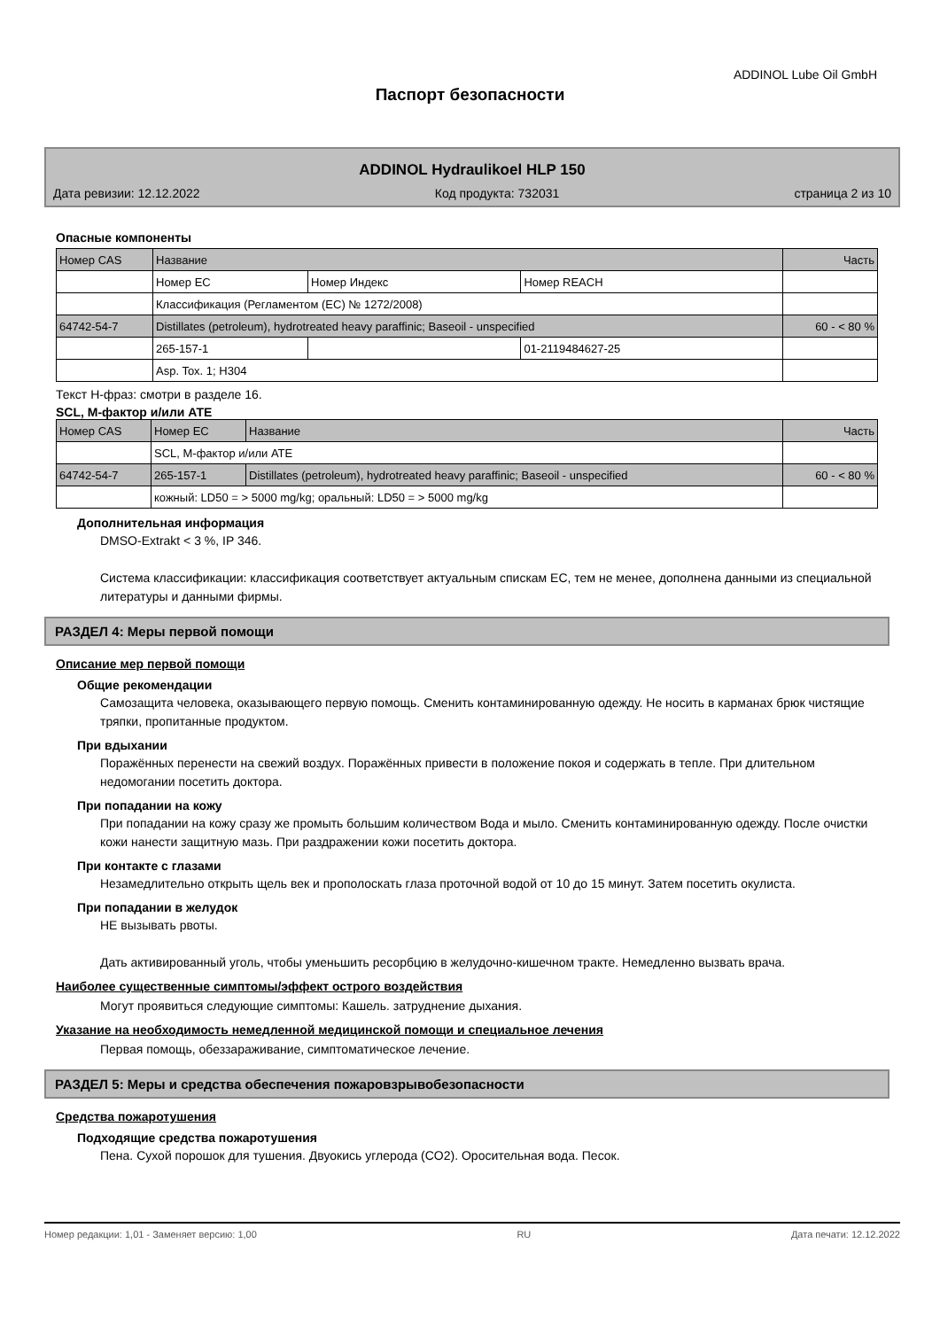ADDINOL Lube Oil GmbH
Паспорт безопасности
ADDINOL Hydraulikoel HLP 150
Дата ревизии: 12.12.2022 Код продукта: 732031 страница 2 из 10
Опасные компоненты
| Номер CAS | Название | | | Часть |
| | Номер EC | Номер Индекс | Номер REACH | |
| | Классификация (Регламентом (EC) № 1272/2008) | | | |
| 64742-54-7 | Distillates (petroleum), hydrotreated heavy paraffinic; Baseoil - unspecified | | | 60 - < 80 % |
| | 265-157-1 | | 01-2119484627-25 | |
| | Asp. Tox. 1; H304 | | | |
Текст H-фраз: смотри в разделе 16.
SCL, M-фактор и/или ATE
| Номер CAS | Номер EC | Название | Часть |
| | SCL, M-фактор и/или ATE | | |
| 64742-54-7 | 265-157-1 | Distillates (petroleum), hydrotreated heavy paraffinic; Baseoil - unspecified | 60 - < 80 % |
| | кожный: LD50 = > 5000 mg/kg; оральный: LD50 = > 5000 mg/kg | | |
Дополнительная информация
DMSO-Extrakt < 3 %, IP 346.
Система классификации: классификация соответствует актуальным спискам ЕС, тем не менее, дополнена данными из специальной литературы и данными фирмы.
РАЗДЕЛ 4: Меры первой помощи
Описание мер первой помощи
Общие рекомендации
Самозащита человека, оказывающего первую помощь. Сменить контаминированную одежду. Не носить в карманах брюк чистящие тряпки, пропитанные продуктом.
При вдыхании
Поражённых перенести на свежий воздух. Поражённых привести в положение покоя и содержать в тепле. При длительном недомогании посетить доктора.
При попадании на кожу
При попадании на кожу сразу же промыть большим количеством Вода и мыло. Сменить контаминированную одежду. После очистки кожи нанести защитную мазь. При раздражении кожи посетить доктора.
При контакте с глазами
Незамедлительно открыть щель век и прополоскать глаза проточной водой от 10 до 15 минут. Затем посетить окулиста.
При попадании в желудок
НЕ вызывать рвоты.
Дать активированный уголь, чтобы уменьшить ресорбцию в желудочно-кишечном тракте. Немедленно вызвать врача.
Наиболее существенные симптомы/эффект острого воздействия
Могут проявиться следующие симптомы: Кашель. затруднение дыхания.
Указание на необходимость немедленной медицинской помощи и специальное лечения
Первая помощь, обеззараживание, симптоматическое лечение.
РАЗДЕЛ 5: Меры и средства обеспечения пожаровзрывобезопасности
Средства пожаротушения
Подходящие средства пожаротушения
Пена. Сухой порошок для тушения. Двуокись углерода (CO2). Оросительная вода. Песок.
Номер редакции: 1,01 - Заменяет версию: 1,00 RU Дата печати: 12.12.2022